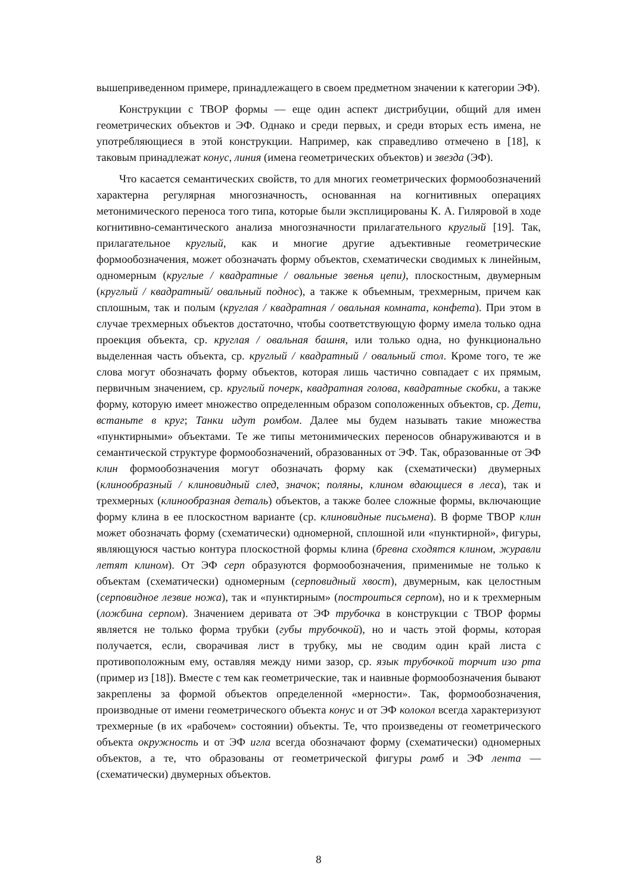вышеприведенном примере, принадлежащего в своем предметном значении к категории ЭФ).
Конструкции с ТВОР формы — еще один аспект дистрибуции, общий для имен геометрических объектов и ЭФ. Однако и среди первых, и среди вторых есть имена, не употребляющиеся в этой конструкции. Например, как справедливо отмечено в [18], к таковым принадлежат конус, линия (имена геометрических объектов) и звезда (ЭФ).
Что касается семантических свойств, то для многих геометрических формообозначений характерна регулярная многозначность, основанная на когнитивных операциях метонимического переноса того типа, которые были эксплицированы К. А. Гиляровой в ходе когнитивно-семантического анализа многозначности прилагательного круглый [19]. Так, прилагательное круглый, как и многие другие адъективные геометрические формообозначения, может обозначать форму объектов, схематически сводимых к линейным, одномерным (круглые / квадратные / овальные звенья цепи), плоскостным, двумерным (круглый / квадратный/ овальный поднос), а также к объемным, трехмерным, причем как сплошным, так и полым (круглая / квадратная / овальная комната, конфета). При этом в случае трехмерных объектов достаточно, чтобы соответствующую форму имела только одна проекция объекта, ср. круглая / овальная башня, или только одна, но функционально выделенная часть объекта, ср. круглый / квадратный / овальный стол. Кроме того, те же слова могут обозначать форму объектов, которая лишь частично совпадает с их прямым, первичным значением, ср. круглый почерк, квадратная голова, квадратные скобки, а также форму, которую имеет множество определенным образом соположенных объектов, ср. Дети, встаньте в круг; Танки идут ромбом. Далее мы будем называть такие множества «пунктирными» объектами. Те же типы метонимических переносов обнаруживаются и в семантической структуре формообозначений, образованных от ЭФ. Так, образованные от ЭФ клин формообозначения могут обозначать форму как (схематически) двумерных (клинообразный / клиновидный след, значок; поляны, клином вдающиеся в леса), так и трехмерных (клинообразная деталь) объектов, а также более сложные формы, включающие форму клина в ее плоскостном варианте (ср. клиновидные письмена). В форме ТВОР клин может обозначать форму (схематически) одномерной, сплошной или «пунктирной», фигуры, являющуюся частью контура плоскостной формы клина (бревна сходятся клином, журавли летят клином). От ЭФ серп образуются формообозначения, применимые не только к объектам (схематически) одномерным (серповидный хвост), двумерным, как целостным (серповидное лезвие ножа), так и «пунктирным» (построиться серпом), но и к трехмерным (ложбина серпом). Значением деривата от ЭФ трубочка в конструкции с ТВОР формы является не только форма трубки (губы трубочкой), но и часть этой формы, которая получается, если, сворачивая лист в трубку, мы не сводим один край листа с противоположным ему, оставляя между ними зазор, ср. язык трубочкой торчит изо рта (пример из [18]). Вместе с тем как геометрические, так и наивные формообозначения бывают закреплены за формой объектов определенной «мерности». Так, формообозначения, производные от имени геометрического объекта конус и от ЭФ колокол всегда характеризуют трехмерные (в их «рабочем» состоянии) объекты. Те, что произведены от геометрического объекта окружность и от ЭФ игла всегда обозначают форму (схематически) одномерных объектов, а те, что образованы от геометрической фигуры ромб и ЭФ лента — (схематически) двумерных объектов.
8